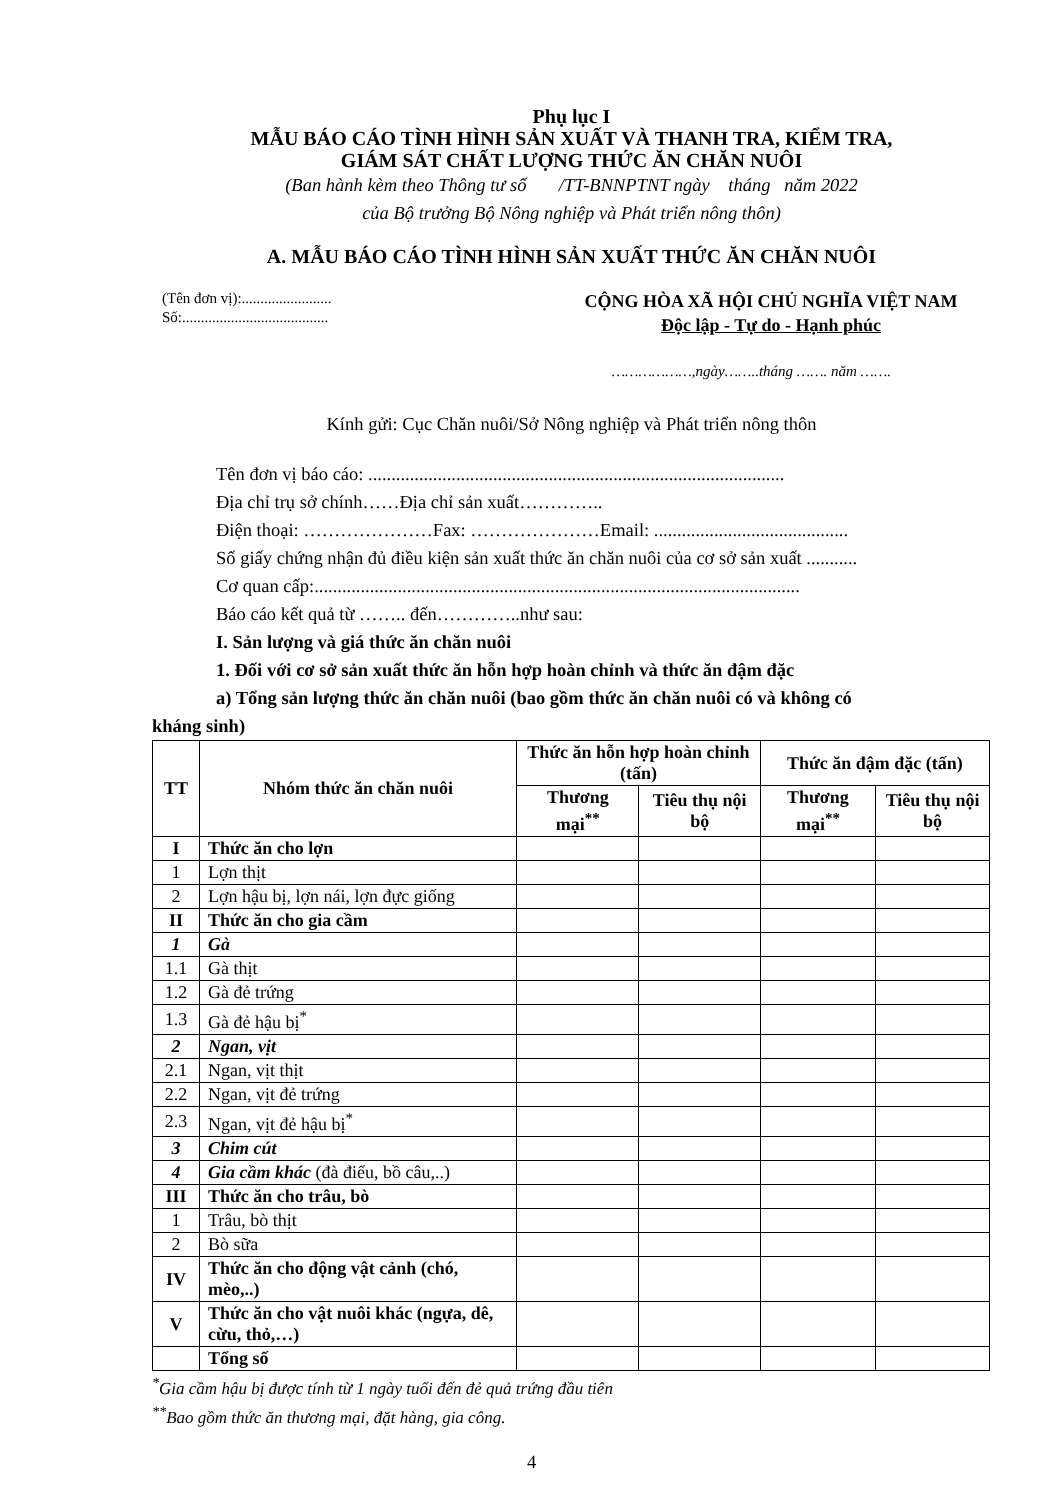Phụ lục I
MẪU BÁO CÁO TÌNH HÌNH SẢN XUẤT VÀ THANH TRA, KIỂM TRA,
GIÁM SÁT CHẤT LƯỢNG THỨC ĂN CHĂN NUÔI
(Ban hành kèm theo Thông tư số /TT-BNNPTNT ngày tháng năm 2022
của Bộ trưởng Bộ Nông nghiệp và Phát triển nông thôn)
A. MẪU BÁO CÁO TÌNH HÌNH SẢN XUẤT THỨC ĂN CHĂN NUÔI
(Tên đơn vị):........................
Số:.......................................
CỘNG HÒA XÃ HỘI CHỦ NGHĨA VIỆT NAM
Độc lập - Tự do - Hạnh phúc
………………,ngày……..tháng ……. năm …….
Kính gửi: Cục Chăn nuôi/Sở Nông nghiệp và Phát triển nông thôn
Tên đơn vị báo cáo: ..........................................................................................
Địa chỉ trụ sở chính……Địa chỉ sản xuất…………..
Điện thoại: …………………Fax: …………………Email: ..........................................
Số giấy chứng nhận đủ điều kiện sản xuất thức ăn chăn nuôi của cơ sở sản xuất ...........
Cơ quan cấp:.........................................................................................................
Báo cáo kết quả từ …….. đến…………..như sau:
I. Sản lượng và giá thức ăn chăn nuôi
1. Đối với cơ sở sản xuất thức ăn hỗn hợp hoàn chỉnh và thức ăn đậm đặc
a) Tổng sản lượng thức ăn chăn nuôi (bao gồm thức ăn chăn nuôi có và không có
kháng sinh)
| TT | Nhóm thức ăn chăn nuôi | Thức ăn hỗn hợp hoàn chỉnh (tấn) | | Thức ăn đậm đặc (tấn) | |
| --- | --- | --- | --- | --- | --- |
| | | Thương mại<sup>**</sup> | Tiêu thụ nội bộ | Thương mại<sup>**</sup> | Tiêu thụ nội bộ |
| I | Thức ăn cho lợn | | | | |
| 1 | Lợn thịt | | | | |
| 2 | Lợn hậu bị, lợn nái, lợn đực giống | | | | |
| II | Thức ăn cho gia cầm | | | | |
| 1 | Gà | | | | |
| 1.1 | Gà thịt | | | | |
| 1.2 | Gà đẻ trứng | | | | |
| 1.3 | Gà đẻ hậu bị<sup>*</sup> | | | | |
| 2 | Ngan, vịt | | | | |
| 2.1 | Ngan, vịt thịt | | | | |
| 2.2 | Ngan, vịt đẻ trứng | | | | |
| 2.3 | Ngan, vịt đẻ hậu bị<sup>*</sup> | | | | |
| 3 | Chim cút | | | | |
| 4 | Gia cầm khác (đà điểu, bồ câu,..) | | | | |
| III | Thức ăn cho trâu, bò | | | | |
| 1 | Trâu, bò thịt | | | | |
| 2 | Bò sữa | | | | |
| IV | Thức ăn cho động vật cảnh (chó, mèo,..) | | | | |
| V | Thức ăn cho vật nuôi khác (ngựa, dê, cừu, thỏ,…) | | | | |
| | Tổng số | | | | |
<sup>*</sup> Gia cầm hậu bị được tính từ 1 ngày tuổi đến đẻ quả trứng đầu tiên
<sup>**</sup> Bao gồm thức ăn thương mại, đặt hàng, gia công.
4